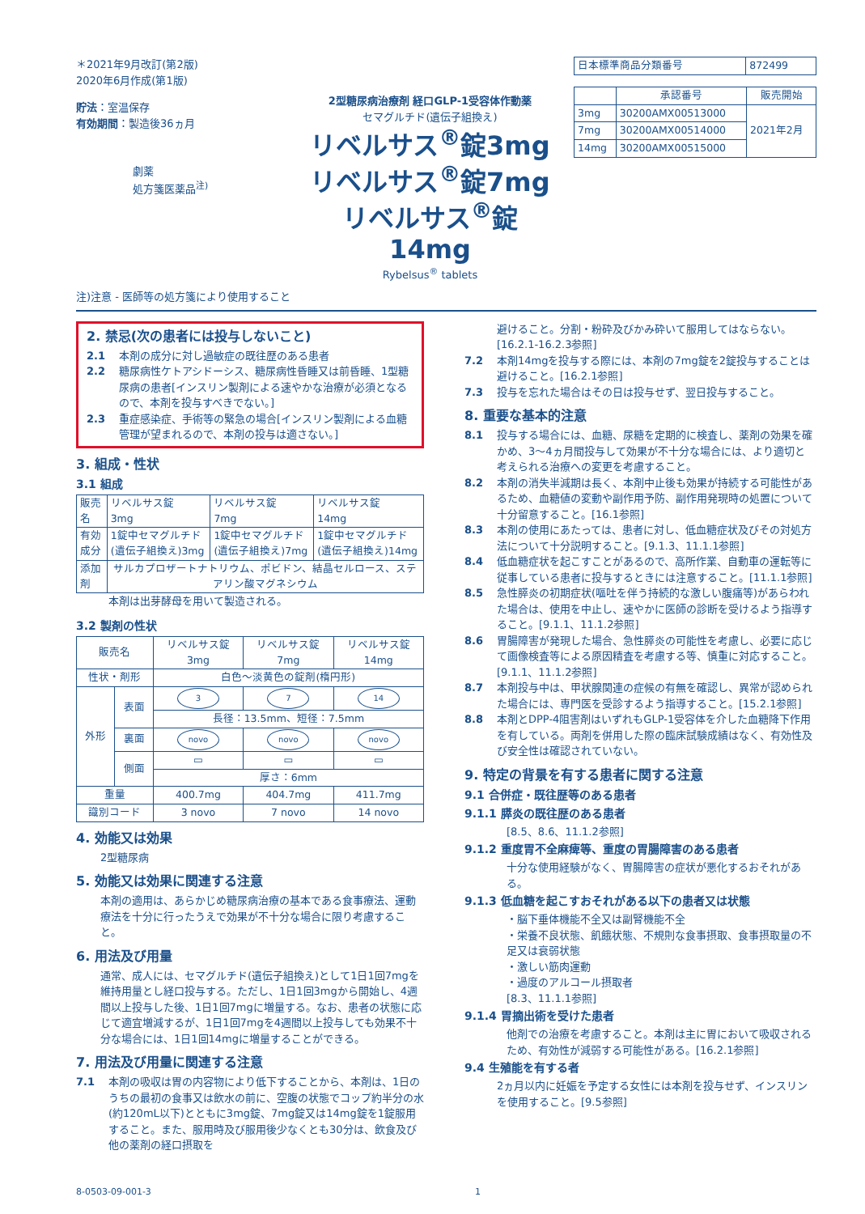＊2021年9月改訂(第2版)
2020年6月作成(第1版)
貯法：室温保存
有効期間：製造後36ヵ月
劇薬
処方箋医薬品<sup>注)</sup>
2型糖尿病治療剤 経口GLP-1受容体作動薬
セマグルチド(遺伝子組換え)
リベルサス<sup>®</sup>錠3mg
リベルサス<sup>®</sup>錠7mg
リベルサス<sup>®</sup>錠14mg
Rybelsus<sup>®</sup> tablets
| 日本標準商品分類番号 | 872499 |
| | 承認番号 | 販売開始 |
| --- | --- | --- |
| 3mg | 30200AMX00513000 | 2021年2月 |
| 7mg | 30200AMX00514000 | |
| 14mg | 30200AMX00515000 | |
注)注意 - 医師等の処方箋により使用すること
2. 禁忌(次の患者には投与しないこと)
2.1 本剤の成分に対し過敏症の既往歴のある患者
2.2 糖尿病性ケトアシドーシス、糖尿病性昏睡又は前昏睡、1型糖尿病の患者[インスリン製剤による速やかな治療が必須となるので、本剤を投与すべきでない。]
2.3 重症感染症、手術等の緊急の場合[インスリン製剤による血糖管理が望まれるので、本剤の投与は適さない。]
3. 組成・性状
3.1 組成
| 販売名 | リベルサス錠 3mg | リベルサス錠 7mg | リベルサス錠 14mg |
| 有効成分 | 1錠中セマグルチド(遺伝子組換え)3mg | 1錠中セマグルチド(遺伝子組換え)7mg | 1錠中セマグルチド(遺伝子組換え)14mg |
| 添加剤 | サルカプロザートナトリウム、ポビドン、結晶セルロース、ステアリン酸マグネシウム | | |
本剤は出芽酵母を用いて製造される。
3.2 製剤の性状
| 販売名 | | リベルサス錠 3mg | リベルサス錠 7mg | リベルサス錠 14mg |
| 性状・剤形 | | 白色～淡黄色の錠剤(楕円形) | | |
| 外形 | 表面 | 3 | 7 | 14 |
| | | 長径：13.5mm、短径：7.5mm | | |
| | 裏面 | novo | novo | novo |
| | 側面 | ▭ | ▭ | ▭ |
| | | 厚さ：6mm | | |
| 重量 | | 400.7mg | 404.7mg | 411.7mg |
| 識別コード | | 3 novo | 7 novo | 14 novo |
4. 効能又は効果
2型糖尿病
5. 効能又は効果に関連する注意
本剤の適用は、あらかじめ糖尿病治療の基本である食事療法、運動療法を十分に行ったうえで効果が不十分な場合に限り考慮すること。
6. 用法及び用量
通常、成人には、セマグルチド(遺伝子組換え)として1日1回7mgを維持用量とし経口投与する。ただし、1日1回3mgから開始し、4週間以上投与した後、1日1回7mgに増量する。なお、患者の状態に応じて適宜増減するが、1日1回7mgを4週間以上投与しても効果不十分な場合には、1日1回14mgに増量することができる。
7. 用法及び用量に関連する注意
7.1 本剤の吸収は胃の内容物により低下することから、本剤は、1日のうちの最初の食事又は飲水の前に、空腹の状態でコップ約半分の水(約120mL以下)とともに3mg錠、7mg錠又は14mg錠を1錠服用すること。また、服用時及び服用後少なくとも30分は、飲食及び他の薬剤の経口摂取を
避けること。分割・粉砕及びかみ砕いて服用してはならない。[16.2.1-16.2.3参照]
7.2 本剤14mgを投与する際には、本剤の7mg錠を2錠投与することは避けること。[16.2.1参照]
7.3 投与を忘れた場合はその日は投与せず、翌日投与すること。
8. 重要な基本的注意
8.1 投与する場合には、血糖、尿糖を定期的に検査し、薬剤の効果を確かめ、3～4ヵ月間投与して効果が不十分な場合には、より適切と考えられる治療への変更を考慮すること。
8.2 本剤の消失半減期は長く、本剤中止後も効果が持続する可能性があるため、血糖値の変動や副作用予防、副作用発現時の処置について十分留意すること。[16.1参照]
8.3 本剤の使用にあたっては、患者に対し、低血糖症状及びその対処方法について十分説明すること。[9.1.3、11.1.1参照]
8.4 低血糖症状を起こすことがあるので、高所作業、自動車の運転等に従事している患者に投与するときには注意すること。[11.1.1参照]
8.5 急性膵炎の初期症状(嘔吐を伴う持続的な激しい腹痛等)があらわれた場合は、使用を中止し、速やかに医師の診断を受けるよう指導すること。[9.1.1、11.1.2参照]
8.6 胃腸障害が発現した場合、急性膵炎の可能性を考慮し、必要に応じて画像検査等による原因精査を考慮する等、慎重に対応すること。[9.1.1、11.1.2参照]
8.7 本剤投与中は、甲状腺関連の症候の有無を確認し、異常が認められた場合には、専門医を受診するよう指導すること。[15.2.1参照]
8.8 本剤とDPP-4阻害剤はいずれもGLP-1受容体を介した血糖降下作用を有している。両剤を併用した際の臨床試験成績はなく、有効性及び安全性は確認されていない。
9. 特定の背景を有する患者に関する注意
9.1 合併症・既往歴等のある患者
9.1.1 膵炎の既往歴のある患者
[8.5、8.6、11.1.2参照]
9.1.2 重度胃不全麻痺等、重度の胃腸障害のある患者
十分な使用経験がなく、胃腸障害の症状が悪化するおそれがある。
9.1.3 低血糖を起こすおそれがある以下の患者又は状態
・脳下垂体機能不全又は副腎機能不全
・栄養不良状態、飢餓状態、不規則な食事摂取、食事摂取量の不足又は衰弱状態
・激しい筋肉運動
・過度のアルコール摂取者
[8.3、11.1.1参照]
9.1.4 胃摘出術を受けた患者
他剤での治療を考慮すること。本剤は主に胃において吸収されるため、有効性が減弱する可能性がある。[16.2.1参照]
9.4 生殖能を有する者
2ヵ月以内に妊娠を予定する女性には本剤を投与せず、インスリンを使用すること。[9.5参照]
8-0503-09-001-3 1